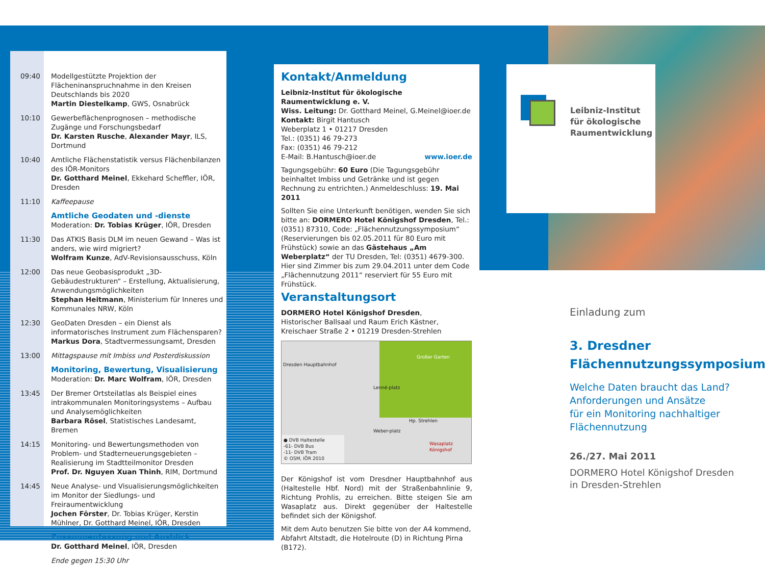09:40 Modellgestützte Projektion der Flächeninanspruch­nahme in den Kreisen Deutschlands bis 2020
Martin Diestelkamp, GWS, Osnabrück
10:10 Gewerbeflächenprognosen – methodische Zugänge und Forschungsbedarf
Dr. Karsten Rusche, Alexander Mayr, ILS, Dortmund
10:40 Amtliche Flächenstatistik versus Flächenbilanzen des IÖR-Monitors
Dr. Gotthard Meinel, Ekkehard Scheffler, IÖR, Dresden
11:10 Kaffeepause
Amtliche Geodaten und -dienste
Moderation: Dr. Tobias Krüger, IÖR, Dresden
11:30 Das ATKIS Basis DLM im neuen Gewand – Was ist anders, wie wird migriert?
Wolfram Kunze, AdV-Revisionsausschuss, Köln
12:00 Das neue Geobasisprodukt „3D-Gebäudestrukturen“ – Erstellung, Aktualisierung, Anwendungsmöglichkeiten
Stephan Heitmann, Ministerium für Inneres und Kommunales NRW, Köln
12:30 GeoDaten Dresden – ein Dienst als informatorisches Instrument zum Flächensparen?
Markus Dora, Stadtvermessungsamt, Dresden
13:00 Mittagspause mit Imbiss und Posterdiskussion
Monitoring, Bewertung, Visualisierung
Moderation: Dr. Marc Wolfram, IÖR, Dresden
13:45 Der Bremer Ortsteilatlas als Beispiel eines intrakommunalen Monitoringsystems – Aufbau und Analysemöglichkeiten
Barbara Rösel, Statistisches Landesamt, Bremen
14:15 Monitoring- und Bewertungsmethoden von Problem- und Stadterneuerungsgebieten – Realisierung im Stadtteilmonitor Dresden
Prof. Dr. Nguyen Xuan Thinh, RIM, Dortmund
14:45 Neue Analyse- und Visualisierungsmöglichkeiten im Monitor der Siedlungs- und Freiraumentwicklung
Jochen Förster, Dr. Tobias Krüger, Kerstin Mühlner, Dr. Gotthard Meinel, IÖR, Dresden
Zusammenfassung und Ausblick
Dr. Gotthard Meinel, IÖR, Dresden
Ende gegen 15:30 Uhr
Kontakt/Anmeldung
Leibniz-Institut für ökologische Raumentwicklung e. V.
Wiss. Leitung: Dr. Gotthard Meinel, G.Meinel@ioer.de
Kontakt: Birgit Hantusch
Weberplatz 1 • 01217 Dresden
Tel.: (0351) 46 79-273
Fax: (0351) 46 79-212
E-Mail: B.Hantusch@ioer.de www.ioer.de
Tagungsgebühr: 60 Euro (Die Tagungsgebühr beinhaltet Imbiss und Getränke und ist gegen Rechnung zu entrichten.) Anmeldeschluss: 19. Mai 2011
Sollten Sie eine Unterkunft benötigen, wenden Sie sich bitte an: DORMERO Hotel Königshof Dresden, Tel.: (0351) 87310, Code: „Flächennutzungssymposium“ (Reservierungen bis 02.05.2011 für 80 Euro mit Frühstück) sowie an das Gästehaus „Am Weberplatz“ der TU Dresden, Tel: (0351) 4679-300. Hier sind Zimmer bis zum 29.04.2011 unter dem Code „Flächennutzung 2011“ reserviert für 55 Euro mit Frühstück.
Veranstaltungsort
DORMERO Hotel Königshof Dresden,
Historischer Ballsaal und Raum Erich Kästner,
Kreischaer Straße 2 • 01219 Dresden-Strehlen
Dresden Hauptbahnhof
Lenné-platz
Großer Garten
Hp. Strehlen
Wasaplatz Königshof
Weber-platz
● DVB Haltestelle
-61- DVB Bus
-11- DVB Tram
© OSM, IÖR 2010
Der Königshof ist vom Dresdner Hauptbahnhof aus (Haltestelle Hbf. Nord) mit der Straßenbahnlinie 9, Richtung Prohlis, zu erreichen. Bitte steigen Sie am Wasaplatz aus. Direkt gegenüber der Haltestelle befindet sich der Königshof.
Mit dem Auto benutzen Sie bitte von der A4 kommend, Abfahrt Altstadt, die Hotelroute (D) in Richtung Pirna (B172).
Leibniz-Institut
für ökologische
Raumentwicklung
Einladung zum
3. Dresdner
Flächennutzungssymposium
Welche Daten braucht das Land?
Anforderungen und Ansätze
für ein Monitoring nachhaltiger
Flächennutzung
26./27. Mai 2011
DORMERO Hotel Königshof Dresden
in Dresden-Strehlen